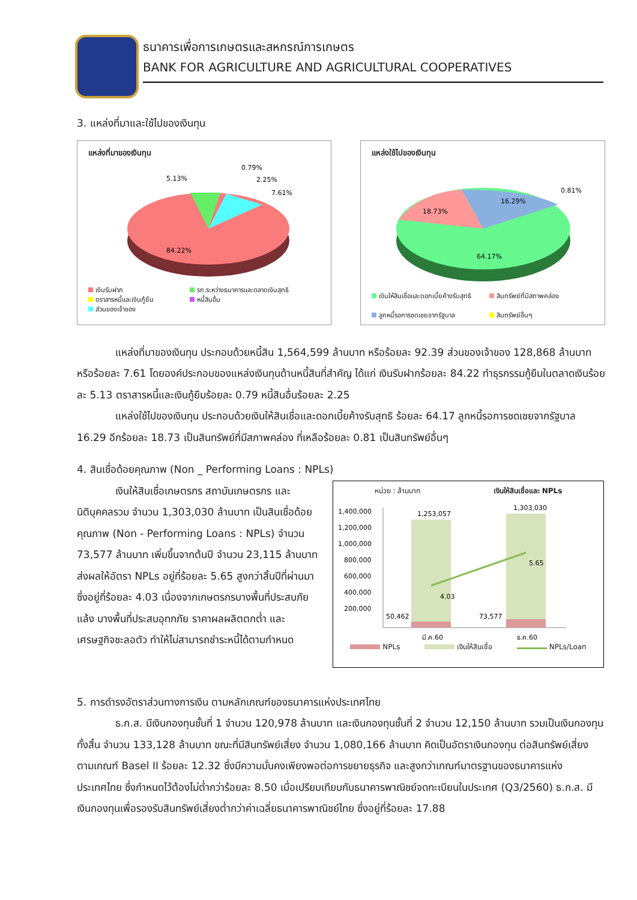ธนาคารเพื่อการเกษตรและสหกรณ์การเกษตร
BANK FOR AGRICULTURE AND AGRICULTURAL COOPERATIVES
3. แหล่งที่มาและใช้ไปของเงินทุน
แหล่งที่มาของเงินทุน
84.22%
5.13%
0.79%
2.25%
7.61%
เงินรับฝาก
ตราสารหนี้และเงินกู้ยืม
ส่วนของเจ้าของ
รก.ระหว่างธนาคารและตลาดเงินสุทธิ
หนี้สินอื่น
แหล่งใช้ไปของเงินทุน
64.17%
18.73%
16.29%
0.81%
เงินให้สินเชื่อและดอกเบี้ยค้างรับสุทธิ
ลูกหนี้รอการชดเชยจากรัฐบาล
สินทรัพย์ที่มีสภาพคล่อง
สินทรัพย์อื่นๆ
แหล่งที่มาของเงินทุน ประกอบด้วยหนี้สิน 1,564,599 ล้านบาท หรือร้อยละ 92.39 ส่วนของเจ้าของ 128,868 ล้านบาท หรือร้อยละ 7.61 โดยองค์ประกอบของแหล่งเงินทุนด้านหนี้สินที่สำคัญ ได้แก่ เงินรับฝากร้อยละ 84.22 ทำธุรกรรมกู้ยืมในตลาดเงินร้อยละ 5.13 ตราสารหนี้และเงินกู้ยืมร้อยละ 0.79 หนี้สินอื่นร้อยละ 2.25
แหล่งใช้ไปของเงินทุน ประกอบด้วยเงินให้สินเชื่อและดอกเบี้ยค้างรับสุทธิ ร้อยละ 64.17 ลูกหนี้รอการชดเชยจากรัฐบาล 16.29 อีกร้อยละ 18.73 เป็นสินทรัพย์ที่มีสภาพคล่อง ที่เหลือร้อยละ 0.81 เป็นสินทรัพย์อื่นๆ
4. สินเชื่อด้อยคุณภาพ (Non _ Performing Loans : NPLs)
เงินให้สินเชื่อเกษตรกร สถาบันเกษตรกร และนิติบุคคลรวม จำนวน 1,303,030 ล้านบาท เป็นสินเชื่อด้อยคุณภาพ (Non - Performing Loans : NPLs) จำนวน 73,577 ล้านบาท เพิ่มขึ้นจากต้นปี จำนวน 23,115 ล้านบาท ส่งผลให้อัตรา NPLs อยู่ที่ร้อยละ 5.65 สูงกว่าสิ้นปีที่ผ่านมาซึ่งอยู่ที่ร้อยละ 4.03 เนื่องจากเกษตรกรบางพื้นที่ประสบภัยแล้ง บางพื้นที่ประสบอุทกภัย ราคาผลผลิตตกต่ำ และเศรษฐกิจชะลอตัว ทำให้ไม่สามารถชำระหนี้ได้ตามกำหนด
หน่วย : ล้านบาท เงินให้สินเชื่อและ NPLs
1,400,000
1,200,000
1,000,000
800,000
600,000
400,000
200,000
1,253,057
1,303,030
50,462
73,577
4.03
5.65
มี.ค.60
ธ.ค.60
NPLs เงินให้สินเชื่อ NPLs/Loan
5. การดำรงอัตราส่วนทางการเงิน ตามหลักเกณฑ์ของธนาคารแห่งประเทศไทย
ธ.ก.ส. มีเงินกองทุนชั้นที่ 1 จำนวน 120,978 ล้านบาท และเงินกองทุนชั้นที่ 2 จำนวน 12,150 ล้านบาท รวมเป็นเงินกองทุนทั้งสิ้น จำนวน 133,128 ล้านบาท ขณะที่มีสินทรัพย์เสี่ยง จำนวน 1,080,166 ล้านบาท คิดเป็นอัตราเงินกองทุน ต่อสินทรัพย์เสี่ยงตามเกณฑ์ Basel II ร้อยละ 12.32 ซึ่งมีความมั่นคงเพียงพอต่อการขยายธุรกิจ และสูงกว่าเกณฑ์มาตรฐานของธนาคารแห่งประเทศไทย ซึ่งกำหนดไว้ต้องไม่ต่ำกว่าร้อยละ 8.50 เมื่อเปรียบเทียบกับธนาคารพาณิชย์จดทะเบียนในประเทศ (Q3/2560) ธ.ก.ส. มีเงินกองทุนเพื่อรองรับสินทรัพย์เสี่ยงต่ำกว่าค่าเฉลี่ยธนาคารพาณิชย์ไทย ซึ่งอยู่ที่ร้อยละ 17.88